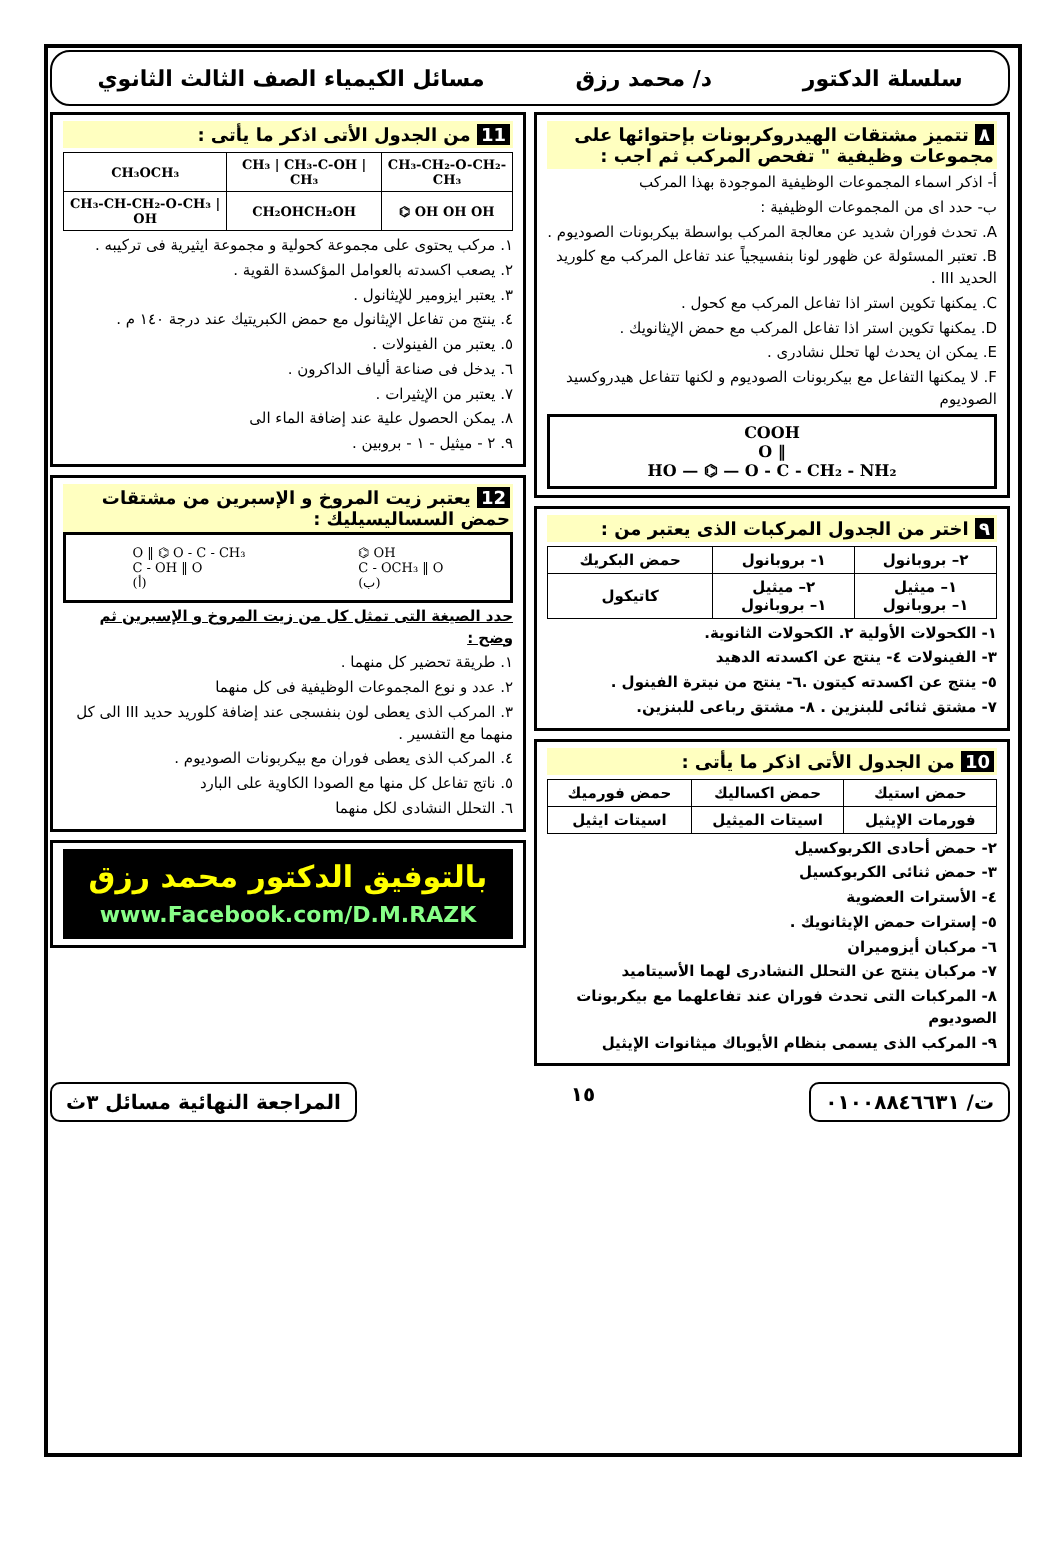سلسلة الدكتور د/ محمد رزق مسائل الكيمياء الصف الثالث الثانوي
٨ تتميز مشتقات الهيدروكربونات بإحتوائها على مجموعات وظيفية " تفحص المركب ثم اجب :
أ- اذكر اسماء المجموعات الوظيفية الموجودة بهذا المركب
ب- حدد اى من المجموعات الوظيفية :
A. تحدث فوران شديد عن معالجة المركب بواسطة بيكربونات الصوديوم .
B. تعتبر المسئولة عن ظهور لونا بنفسيجياً عند تفاعل المركب مع كلوريد الحديد III .
C. يمكنها تكوين استر اذا تفاعل المركب مع كحول .
D. يمكنها تكوين استر اذا تفاعل المركب مع حمض الإيثانويك .
E. يمكن ان يحدث لها تحلل نشادرى .
F. لا يمكنها التفاعل مع بيكربونات الصوديوم و لكنها تتفاعل هيدروكسيد الصوديوم
COOH
O ‖
HO — ⌬ — O - C - CH₂ - NH₂
٩ اختر من الجدول المركبات الذى يعتبر من :
| ٢– بروبانول | ١- بروبانول | حمض البكريك |
| ١– ميثيل ١– بروبانول | ٢– ميثيل ١– بروبانول | كاتيكول |
١- الكحولات الأولية ٢. الكحولات الثانوية.
٣- الفينولات ٤- ينتج عن اكسدته الدهيد
٥- ينتج عن اكسدته كيتون .٦- ينتج من نيترة الفينول .
٧- مشتق ثنائى للبنزين . ٨- مشتق رباعى للبنزين.
10 من الجدول الأتى اذكر ما يأتى :
| حمض استيك | حمض اكساليك | حمض فورميك |
| فورمات الإيثيل | اسيتات الميثيل | اسيتات ايثيل |
٢- حمض أحادى الكربوكسيل
٣- حمض ثنائى الكربوكسيل
٤- الأسترات العضوية
٥- إسترات حمض الإيثانويك .
٦- مركبان أيزوميران
٧- مركبان ينتج عن التحلل النشادرى لهما الأسيتاميد
٨- المركبات التى تحدث فوران عند تفاعلهما مع بيكربونات الصوديوم
٩- المركب الذى يسمى بنظام الأيوباك ميثانوات الإيثيل
11 من الجدول الأتى اذكر ما يأتى :
| CH₃OCH₃ | CH₃ / CH₃-C-OH / CH₃ | CH₃-CH₂-O-CH₂-CH₃ |
| CH₃-CH-CH₂-O-CH₃ / OH | CH₂OHCH₂OH | ⌬ OH OH OH |
١. مركب يحتوى على مجموعة كحولية و مجموعة ايثيرية فى تركيبه .
٢. يصعب اكسدته بالعوامل المؤكسدة القوية .
٣. يعتبر ايزومير للإيثانول .
٤. ينتج من تفاعل الإيثانول مع حمض الكبريتيك عند درجة ١٤٠ م .
٥. يعتبر من الفينولات .
٦. يدخل فى صناعة ألياف الداكرون .
٧. يعتبر من الإيثيرات .
٨. يمكن الحصول علية عند إضافة الماء الى
٩. ٢ - ميثيل - ١ - بروبين .
12 يعتبر زيت المروخ و الإسبرين من مشتقات حمض السساليسيليك :
O ‖ ⌬ O - C - CH₃
C - OH ‖ O
(أ) ⌬ OH
C - OCH₃ ‖ O
(ب)
حدد الصيغة التى تمثل كل من زيت المروخ و الإسبرين ثم وضح :
١. طريقة تحضير كل منهما .
٢. عدد و نوع المجموعات الوظيفية فى كل منهما
٣. المركب الذى يعطى لون بنفسجى عند إضافة كلوريد حديد III الى كل منهما مع التفسير .
٤. المركب الذى يعطى فوران مع بيكربونات الصوديوم .
٥. ناتج تفاعل كل منها مع الصودا الكاوية على البارد
٦. التحلل النشادى لكل منهما
بالتوفيق الدكتور محمد رزق
www.Facebook.com/D.M.RAZK
ت/ ٠١٠٠٨٨٤٦٦٣١
١٥
المراجعة النهائية مسائل ٣ث